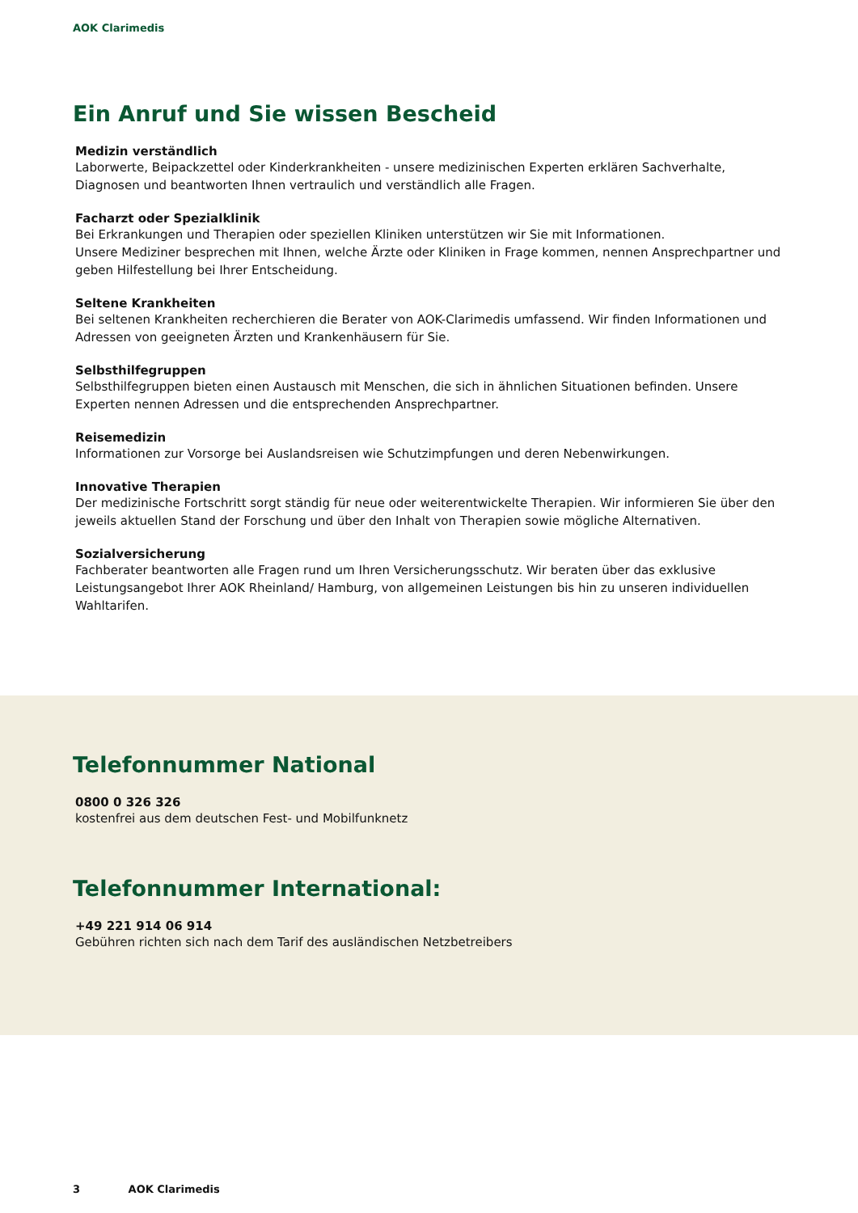AOK Clarimedis
Ein Anruf und Sie wissen Bescheid
Medizin verständlich
Laborwerte, Beipackzettel oder Kinderkrankheiten - unsere medizinischen Experten erklären Sachverhalte, Diagnosen und beantworten Ihnen vertraulich und verständlich alle Fragen.
Facharzt oder Spezialklinik
Bei Erkrankungen und Therapien oder speziellen Kliniken unterstützen wir Sie mit Informationen.
Unsere Mediziner besprechen mit Ihnen, welche Ärzte oder Kliniken in Frage kommen, nennen Ansprechpartner und geben Hilfestellung bei Ihrer Entscheidung.
Seltene Krankheiten
Bei seltenen Krankheiten recherchieren die Berater von AOK-Clarimedis umfassend. Wir finden Informationen und Adressen von geeigneten Ärzten und Krankenhäusern für Sie.
Selbsthilfegruppen
Selbsthilfegruppen bieten einen Austausch mit Menschen, die sich in ähnlichen Situationen befinden. Unsere Experten nennen Adressen und die entsprechenden Ansprechpartner.
Reisemedizin
Informationen zur Vorsorge bei Auslandsreisen wie Schutzimpfungen und deren Nebenwirkungen.
Innovative Therapien
Der medizinische Fortschritt sorgt ständig für neue oder weiterentwickelte Therapien. Wir informieren Sie über den jeweils aktuellen Stand der Forschung und über den Inhalt von Therapien sowie mögliche Alternativen.
Sozialversicherung
Fachberater beantworten alle Fragen rund um Ihren Versicherungsschutz. Wir beraten über das exklusive Leistungsangebot Ihrer AOK Rheinland/ Hamburg, von allgemeinen Leistungen bis hin zu unseren individuellen Wahltarifen.
Telefonnummer National
0800 0 326 326
kostenfrei aus dem deutschen Fest- und Mobilfunknetz
Telefonnummer International:
+49 221 914 06 914
Gebühren richten sich nach dem Tarif des ausländischen Netzbetreibers
3 AOK Clarimedis